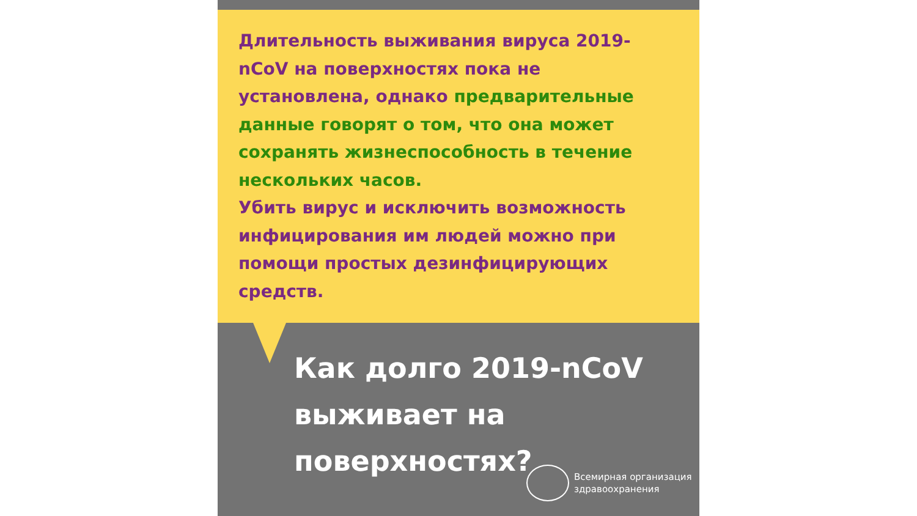Длительность выживания вируса 2019-nCoV на поверхностях пока не установлена, однако предварительные данные говорят о том, что она может сохранять жизнеспособность в течение нескольких часов.
Убить вирус и исключить возможность инфицирования им людей можно при помощи простых дезинфицирующих средств.
Как долго 2019-nCoV выживает на поверхностях?
Всемирная организация
здравоохранения